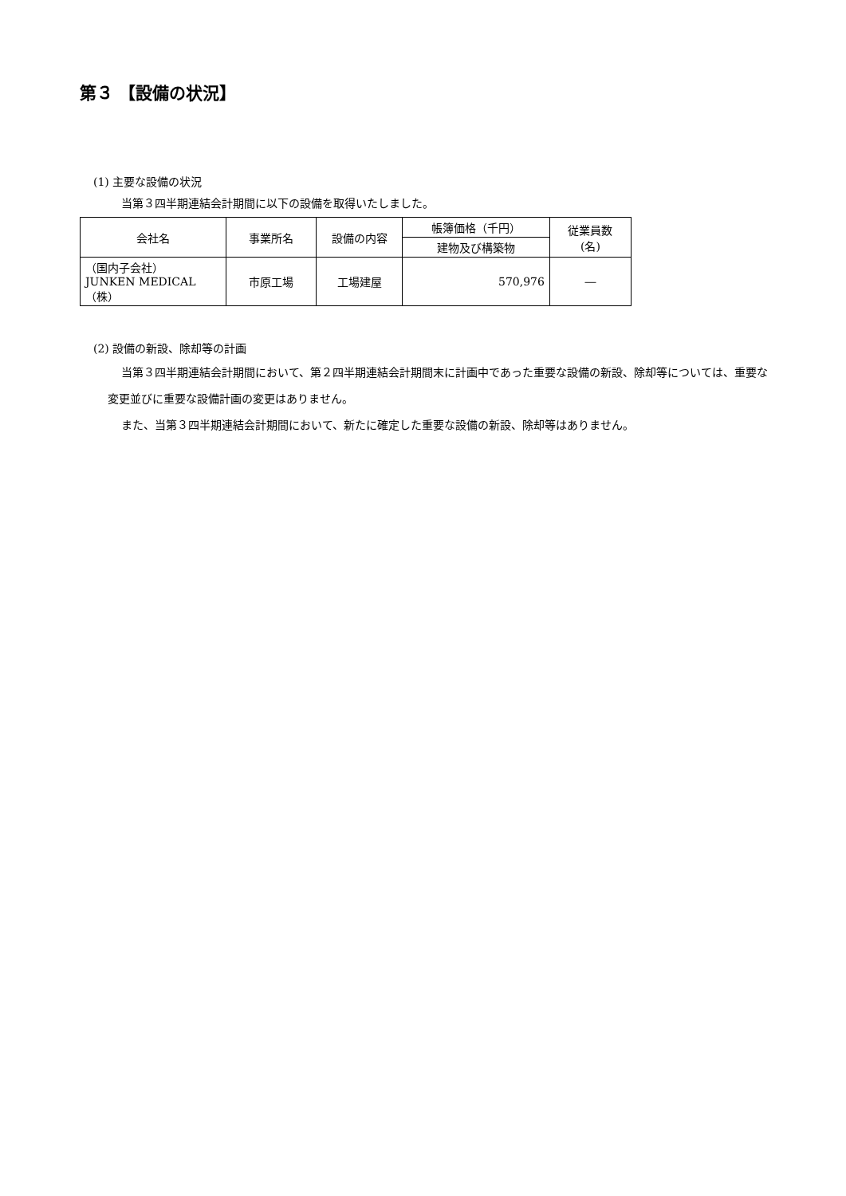第３ 【設備の状況】
(1) 主要な設備の状況
当第３四半期連結会計期間に以下の設備を取得いたしました。
| 会社名 | 事業所名 | 設備の内容 | 帳簿価格（千円） | 従業員数 (名) |
| --- | --- | --- | --- | --- |
| | | | 建物及び構築物 | |
| （国内子会社） JUNKEN MEDICAL（株） | 市原工場 | 工場建屋 | 570,976 | ― |
(2) 設備の新設、除却等の計画
当第３四半期連結会計期間において、第２四半期連結会計期間末に計画中であった重要な設備の新設、除却等については、重要な変更並びに重要な設備計画の変更はありません。
また、当第３四半期連結会計期間において、新たに確定した重要な設備の新設、除却等はありません。